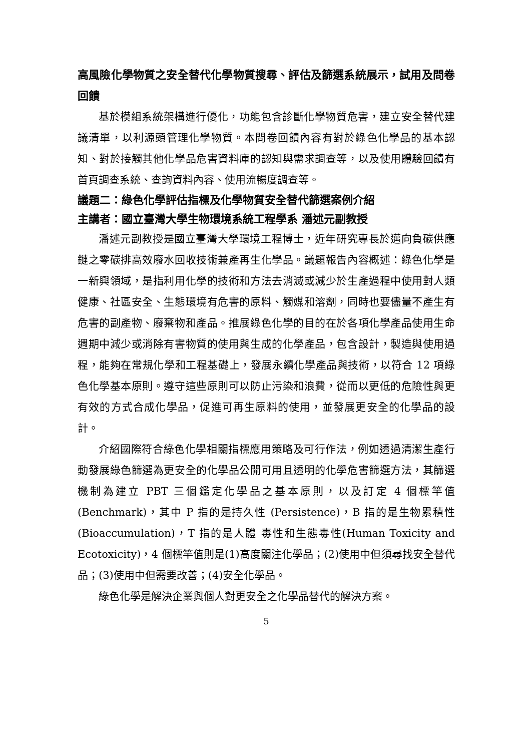高風險化學物質之安全替代化學物質搜尋、評估及篩選系統展示，試用及問卷回饋
基於模組系統架構進行優化，功能包含診斷化學物質危害，建立安全替代建議清單，以利源頭管理化學物質。本問卷回饋內容有對於綠色化學品的基本認知、對於接觸其他化學品危害資料庫的認知與需求調查等，以及使用體驗回饋有首頁調查系統、查詢資料內容、使用流暢度調查等。
議題二：綠色化學評估指標及化學物質安全替代篩選案例介紹
主講者：國立臺灣大學生物環境系統工程學系 潘述元副教授
潘述元副教授是國立臺灣大學環境工程博士，近年研究專長於邁向負碳供應鏈之零碳排高效廢水回收技術兼產再生化學品。議題報告內容概述：綠色化學是一新興領域，是指利用化學的技術和方法去消滅或減少於生產過程中使用對人類健康、社區安全、生態環境有危害的原料、觸媒和溶劑，同時也要儘量不產生有危害的副產物、廢棄物和產品。推展綠色化學的目的在於各項化學產品使用生命週期中減少或消除有害物質的使用與生成的化學產品，包含設計，製造與使用過程，能夠在常規化學和工程基礎上，發展永續化學產品與技術，以符合 12 項綠色化學基本原則。遵守這些原則可以防止污染和浪費，從而以更低的危險性與更有效的方式合成化學品，促進可再生原料的使用，並發展更安全的化學品的設計。
介紹國際符合綠色化學相關指標應用策略及可行作法，例如透過清潔生產行動發展綠色篩選為更安全的化學品公開可用且透明的化學危害篩選方法，其篩選機制為建立 PBT 三個鑑定化學品之基本原則，以及訂定 4 個標竿值(Benchmark)，其中 P 指的是持久性 (Persistence)，B 指的是生物累積性(Bioaccumulation)，T 指的是人體 毒性和生態毒性(Human Toxicity and Ecotoxicity)，4 個標竿值則是(1)高度關注化學品；(2)使用中但須尋找安全替代品；(3)使用中但需要改善；(4)安全化學品。
綠色化學是解決企業與個人對更安全之化學品替代的解決方案。
5